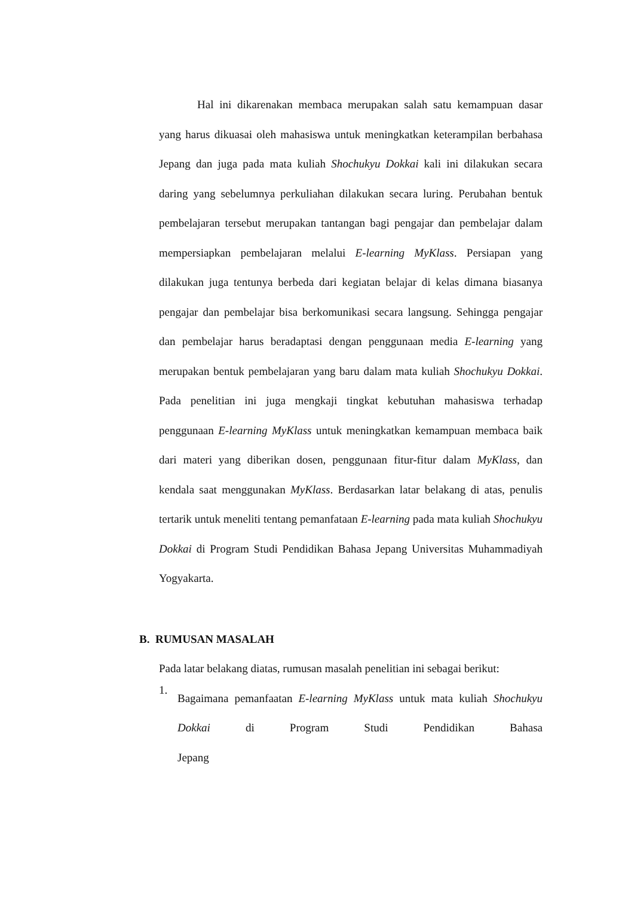Hal ini dikarenakan membaca merupakan salah satu kemampuan dasar yang harus dikuasai oleh mahasiswa untuk meningkatkan keterampilan berbahasa Jepang dan juga pada mata kuliah Shochukyu Dokkai kali ini dilakukan secara daring yang sebelumnya perkuliahan dilakukan secara luring. Perubahan bentuk pembelajaran tersebut merupakan tantangan bagi pengajar dan pembelajar dalam mempersiapkan pembelajaran melalui E-learning MyKlass. Persiapan yang dilakukan juga tentunya berbeda dari kegiatan belajar di kelas dimana biasanya pengajar dan pembelajar bisa berkomunikasi secara langsung. Sehingga pengajar dan pembelajar harus beradaptasi dengan penggunaan media E-learning yang merupakan bentuk pembelajaran yang baru dalam mata kuliah Shochukyu Dokkai. Pada penelitian ini juga mengkaji tingkat kebutuhan mahasiswa terhadap penggunaan E-learning MyKlass untuk meningkatkan kemampuan membaca baik dari materi yang diberikan dosen, penggunaan fitur-fitur dalam MyKlass, dan kendala saat menggunakan MyKlass. Berdasarkan latar belakang di atas, penulis tertarik untuk meneliti tentang pemanfataan E-learning pada mata kuliah Shochukyu Dokkai di Program Studi Pendidikan Bahasa Jepang Universitas Muhammadiyah Yogyakarta.
B. RUMUSAN MASALAH
Pada latar belakang diatas, rumusan masalah penelitian ini sebagai berikut:
1.
Bagaimana pemanfaatan E-learning MyKlass untuk mata kuliah Shochukyu Dokkai di Program Studi Pendidikan Bahasa Jepang